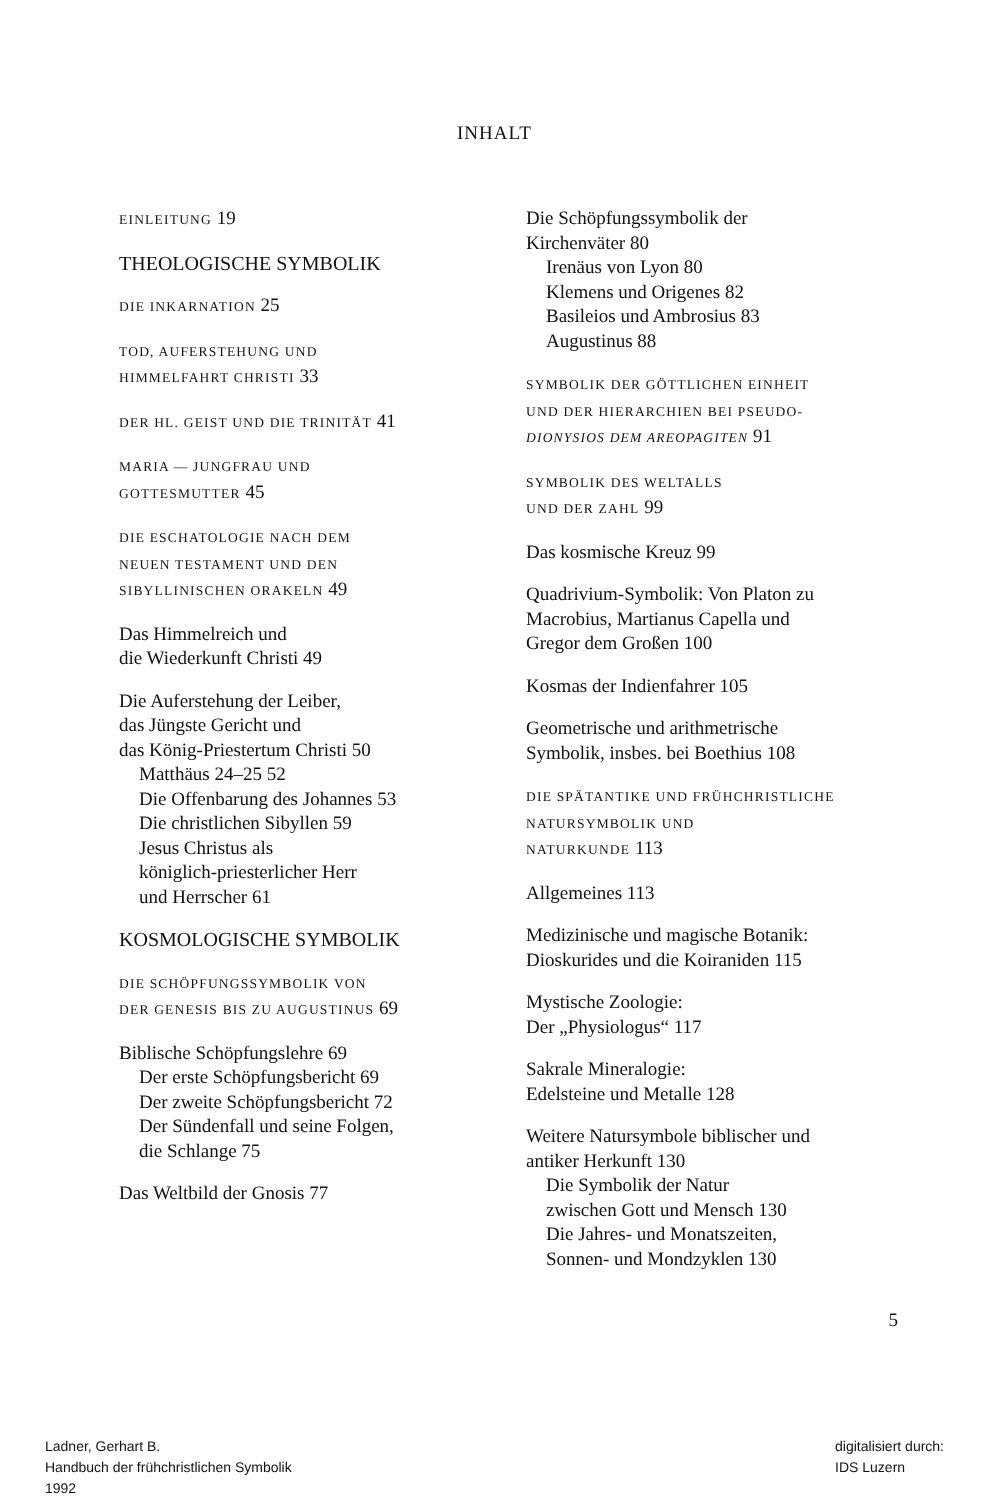INHALT
EINLEITUNG 19
THEOLOGISCHE SYMBOLIK
DIE INKARNATION 25
TOD, AUFERSTEHUNG UND
HIMMELFAHRT CHRISTI 33
DER HL. GEIST UND DIE TRINITÄT 41
MARIA — JUNGFRAU UND
GOTTESMUTTER 45
DIE ESCHATOLOGIE NACH DEM
NEUEN TESTAMENT UND DEN
SIBYLLINISCHEN ORAKELN 49
Das Himmelreich und
die Wiederkunft Christi 49
Die Auferstehung der Leiber,
das Jüngste Gericht und
das König-Priestertum Christi 50
Matthäus 24–25 52
Die Offenbarung des Johannes 53
Die christlichen Sibyllen 59
Jesus Christus als
königlich-priesterlicher Herr
und Herrscher 61
KOSMOLOGISCHE SYMBOLIK
DIE SCHÖPFUNGSSYMBOLIK VON
DER GENESIS BIS ZU AUGUSTINUS 69
Biblische Schöpfungslehre 69
Der erste Schöpfungsbericht 69
Der zweite Schöpfungsbericht 72
Der Sündenfall und seine Folgen,
die Schlange 75
Das Weltbild der Gnosis 77
Die Schöpfungssymbolik der
Kirchenväter 80
Irenäus von Lyon 80
Klemens und Origenes 82
Basileios und Ambrosius 83
Augustinus 88
SYMBOLIK DER GÖTTLICHEN EINHEIT
UND DER HIERARCHIEN BEI PSEUDO-
DIONYSIOS DEM AREOPAGITEN 91
SYMBOLIK DES WELTALLS
UND DER ZAHL 99
Das kosmische Kreuz 99
Quadrivium-Symbolik: Von Platon zu
Macrobius, Martianus Capella und
Gregor dem Großen 100
Kosmas der Indienfahrer 105
Geometrische und arithmetrische
Symbolik, insbes. bei Boethius 108
DIE SPÄTANTIKE UND FRÜHCHRISTLICHE
NATURSYMBOLIK UND
NATURKUNDE 113
Allgemeines 113
Medizinische und magische Botanik:
Dioskurides und die Koiraniden 115
Mystische Zoologie:
Der „Physiologus“ 117
Sakrale Mineralogie:
Edelsteine und Metalle 128
Weitere Natursymbole biblischer und
antiker Herkunft 130
Die Symbolik der Natur
zwischen Gott und Mensch 130
Die Jahres- und Monatszeiten,
Sonnen- und Mondzyklen 130
5
Ladner, Gerhart B.
Handbuch der frühchristlichen Symbolik
1992
digitalisiert durch:
IDS Luzern